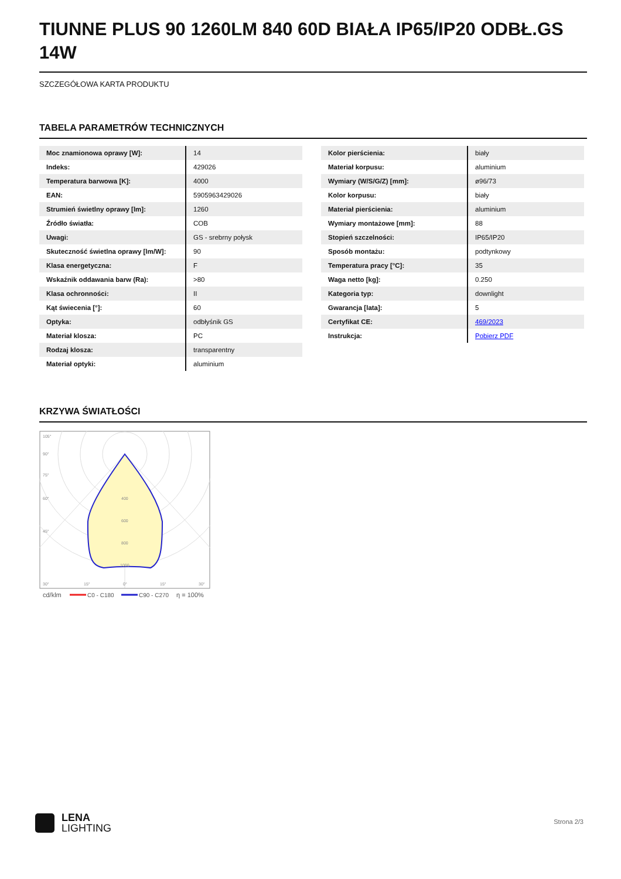TIUNNE PLUS 90 1260LM 840 60D BIAŁA IP65/IP20 ODBŁ.GS 14W
SZCZEGÓŁOWA KARTA PRODUKTU
TABELA PARAMETRÓW TECHNICZNYCH
| Moc znamionowa oprawy [W]: | 14 |
| Indeks: | 429026 |
| Temperatura barwowa [K]: | 4000 |
| EAN: | 5905963429026 |
| Strumień świetlny oprawy [lm]: | 1260 |
| Źródło światła: | COB |
| Uwagi: | GS - srebrny połysk |
| Skuteczność świetlna oprawy [lm/W]: | 90 |
| Klasa energetyczna: | F |
| Wskaźnik oddawania barw (Ra): | >80 |
| Klasa ochronności: | II |
| Kąt świecenia [°]: | 60 |
| Optyka: | odbłyśnik GS |
| Materiał klosza: | PC |
| Rodzaj klosza: | transparentny |
| Materiał optyki: | aluminium |
| Kolor pierścienia: | biały |
| Materiał korpusu: | aluminium |
| Wymiary (W/S/G/Z) [mm]: | ø96/73 |
| Kolor korpusu: | biały |
| Materiał pierścienia: | aluminium |
| Wymiary montażowe [mm]: | 88 |
| Stopień szczelności: | IP65/IP20 |
| Sposób montażu: | podtynkowy |
| Temperatura pracy [°C]: | 35 |
| Waga netto [kg]: | 0.250 |
| Kategoria typ: | downlight |
| Gwarancja [lata]: | 5 |
| Certyfikat CE: | 469/2023 |
| Instrukcja: | Pobierz PDF |
KRZYWA ŚWIATŁOŚCI
105°
90°
75°
60°
45°
30°
15°
0°
15°
30°
400
600
800
1000
cd/klm
C0 - C180
C90 - C270
η = 100%
LENA
LIGHTING
Strona 2/3